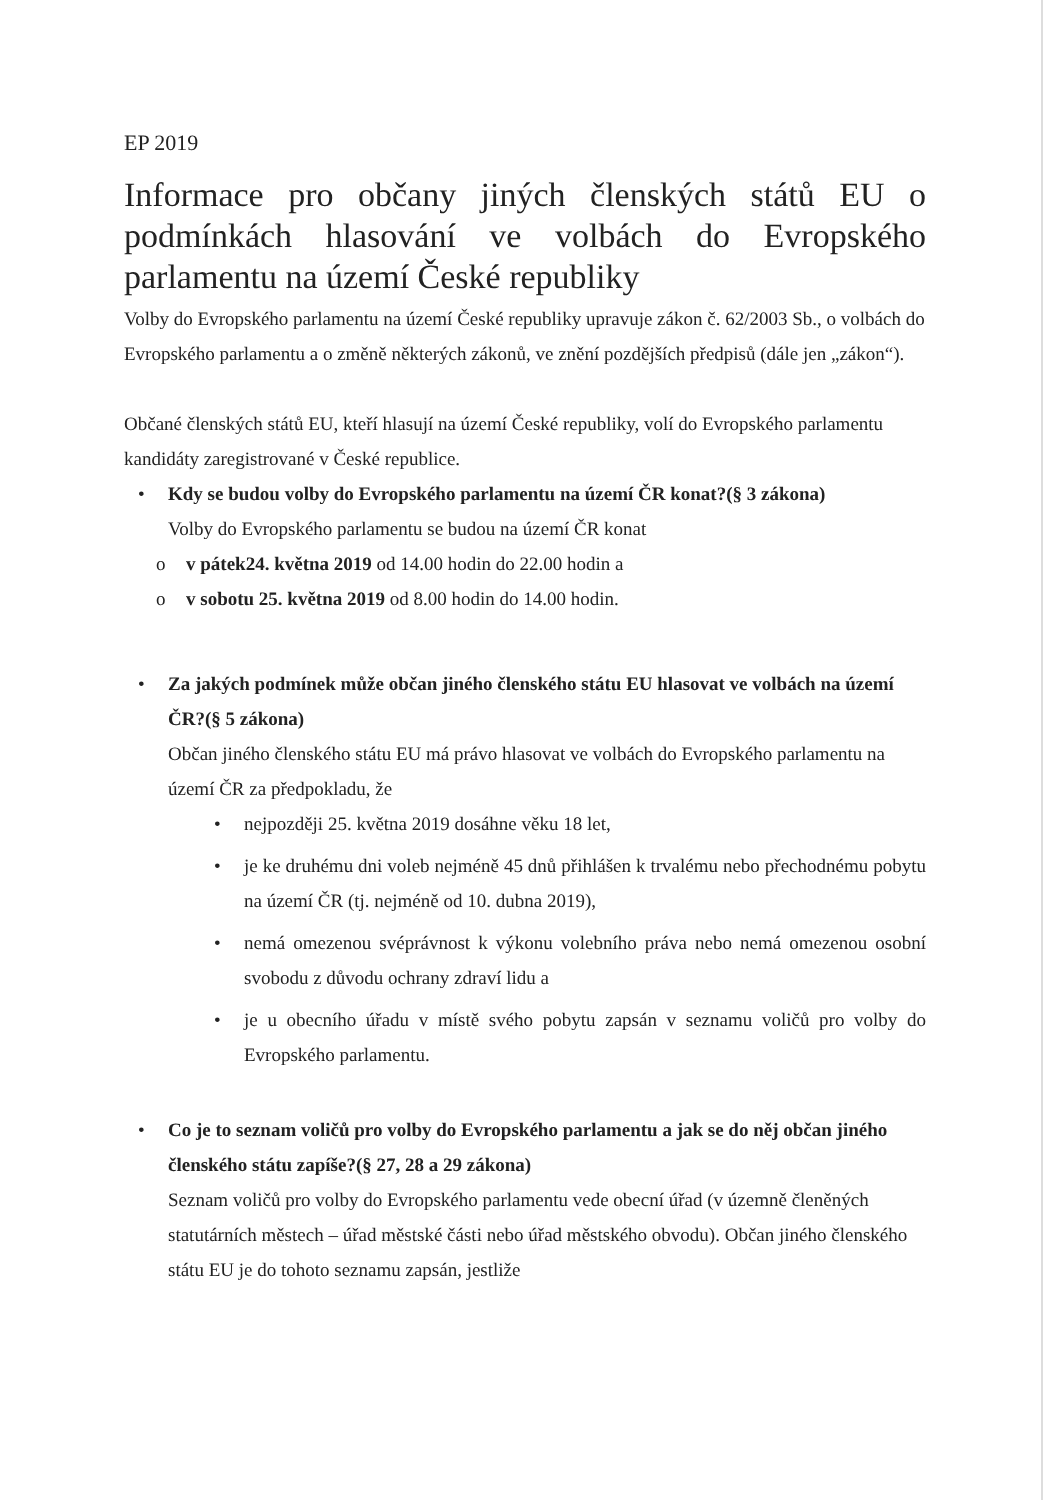EP 2019
Informace pro občany jiných členských států EU o podmínkách hlasování ve volbách do Evropského parlamentu na území České republiky
Volby do Evropského parlamentu na území České republiky upravuje zákon č. 62/2003 Sb., o volbách do Evropského parlamentu a o změně některých zákonů, ve znění pozdějších předpisů (dále jen „zákon“).
Občané členských států EU, kteří hlasují na území České republiky, volí do Evropského parlamentu kandidáty zaregistrované v České republice.
• Kdy se budou volby do Evropského parlamentu na území ČR konat?(§ 3 zákona)
Volby do Evropského parlamentu se budou na území ČR konat
o v pátek24. května 2019 od 14.00 hodin do 22.00 hodin a
o v sobotu 25. května 2019 od 8.00 hodin do 14.00 hodin.
• Za jakých podmínek může občan jiného členského státu EU hlasovat ve volbách na území ČR?(§ 5 zákona)
Občan jiného členského státu EU má právo hlasovat ve volbách do Evropského parlamentu na území ČR za předpokladu, že
• nejpozději 25. května 2019 dosáhne věku 18 let,
• je ke druhému dni voleb nejméně 45 dnů přihlášen k trvalému nebo přechodnému pobytu na území ČR (tj. nejméně od 10. dubna 2019),
• nemá omezenou svéprávnost k výkonu volebního práva nebo nemá omezenou osobní svobodu z důvodu ochrany zdraví lidu a
• je u obecního úřadu v místě svého pobytu zapsán v seznamu voličů pro volby do Evropského parlamentu.
• Co je to seznam voličů pro volby do Evropského parlamentu a jak se do něj občan jiného členského státu zapíše?(§ 27, 28 a 29 zákona)
Seznam voličů pro volby do Evropského parlamentu vede obecní úřad (v územně členěných statutárních městech – úřad městské části nebo úřad městského obvodu). Občan jiného členského státu EU je do tohoto seznamu zapsán, jestliže